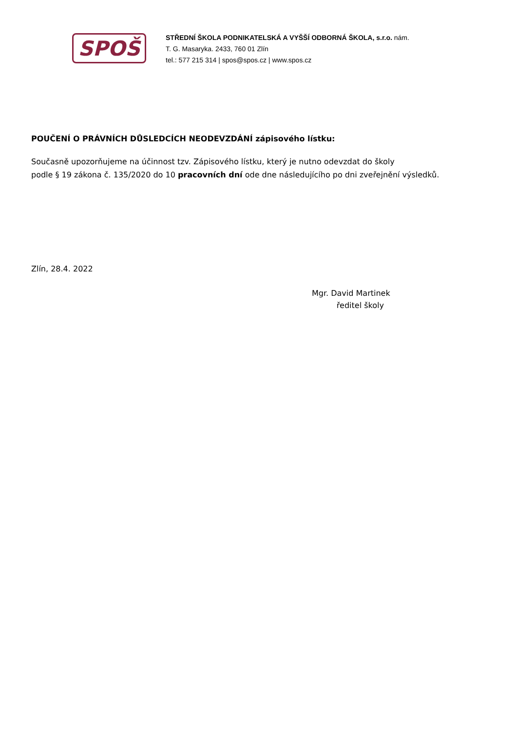SPOŠ
STŘEDNÍ ŠKOLA PODNIKATELSKÁ A VYŠŠÍ ODBORNÁ ŠKOLA, s.r.o. nám.
T. G. Masaryka. 2433, 760 01 Zlín
tel.: 577 215 314 | spos@spos.cz | www.spos.cz
POUČENÍ O PRÁVNÍCH DŮSLEDCÍCH NEODEVZDÁNÍ zápisového lístku:
Současně upozorňujeme na účinnost tzv. Zápisového lístku, který je nutno odevzdat do školy
podle § 19 zákona č. 135/2020 do 10 pracovních dní ode dne následujícího po dni zveřejnění výsledků.
Zlín, 28.4. 2022
Mgr. David Martinek
ředitel školy